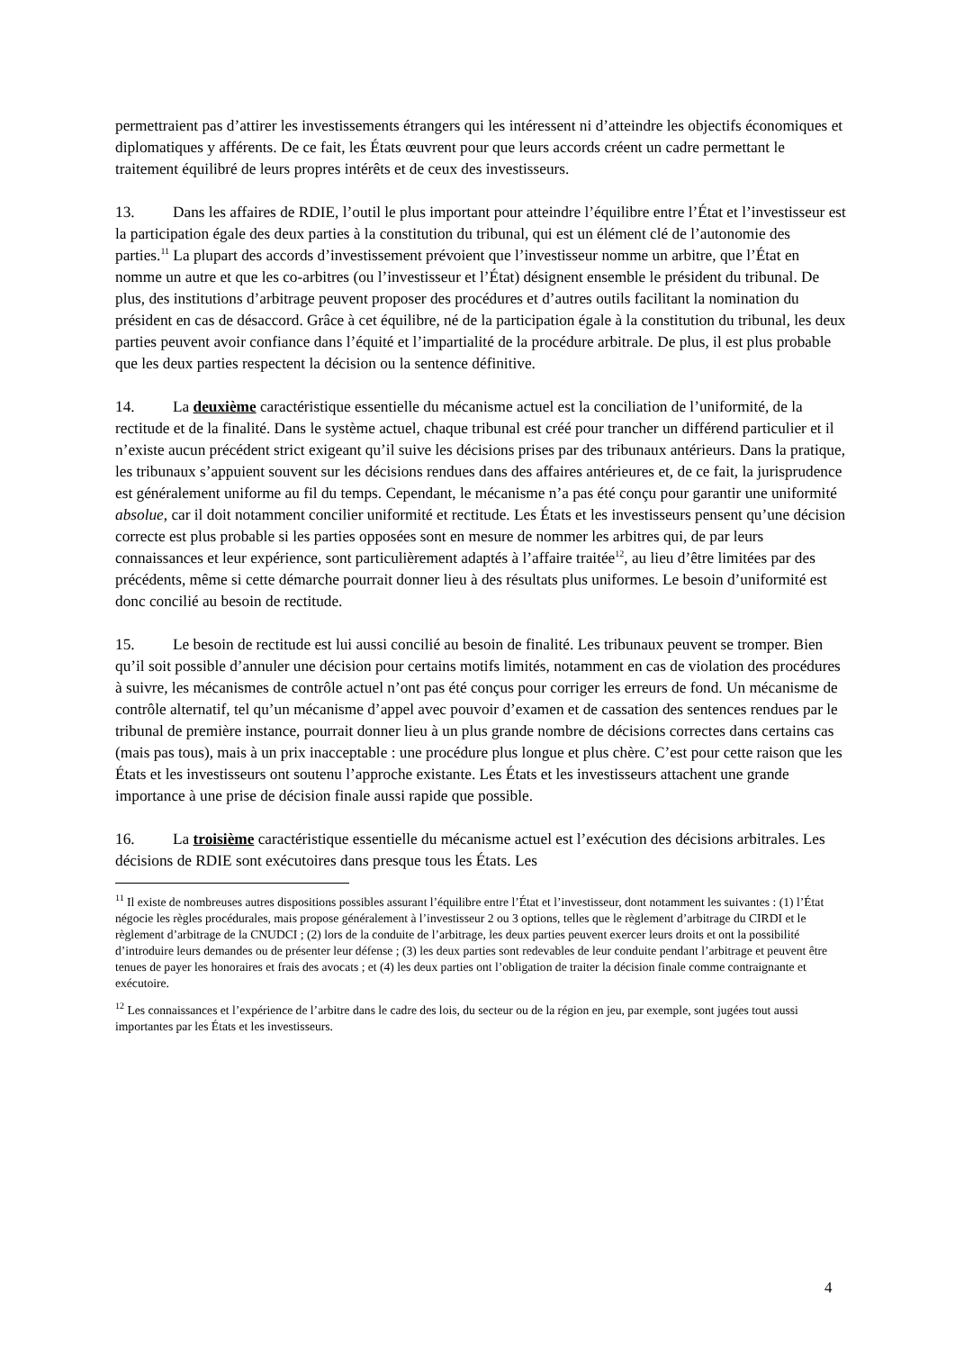permettraient pas d’attirer les investissements étrangers qui les intéressent ni d’atteindre les objectifs économiques et diplomatiques y afférents. De ce fait, les États œuvrent pour que leurs accords créent un cadre permettant le traitement équilibré de leurs propres intérêts et de ceux des investisseurs.
13. Dans les affaires de RDIE, l’outil le plus important pour atteindre l’équilibre entre l’État et l’investisseur est la participation égale des deux parties à la constitution du tribunal, qui est un élément clé de l’autonomie des parties.<sup>11</sup> La plupart des accords d’investissement prévoient que l’investisseur nomme un arbitre, que l’État en nomme un autre et que les co-arbitres (ou l’investisseur et l’État) désignent ensemble le président du tribunal. De plus, des institutions d’arbitrage peuvent proposer des procédures et d’autres outils facilitant la nomination du président en cas de désaccord. Grâce à cet équilibre, né de la participation égale à la constitution du tribunal, les deux parties peuvent avoir confiance dans l’équité et l’impartialité de la procédure arbitrale. De plus, il est plus probable que les deux parties respectent la décision ou la sentence définitive.
14. La deuxième caractéristique essentielle du mécanisme actuel est la conciliation de l’uniformité, de la rectitude et de la finalité. Dans le système actuel, chaque tribunal est créé pour trancher un différend particulier et il n’existe aucun précédent strict exigeant qu’il suive les décisions prises par des tribunaux antérieurs. Dans la pratique, les tribunaux s’appuient souvent sur les décisions rendues dans des affaires antérieures et, de ce fait, la jurisprudence est généralement uniforme au fil du temps. Cependant, le mécanisme n’a pas été conçu pour garantir une uniformité absolue, car il doit notamment concilier uniformité et rectitude. Les États et les investisseurs pensent qu’une décision correcte est plus probable si les parties opposées sont en mesure de nommer les arbitres qui, de par leurs connaissances et leur expérience, sont particulièrement adaptés à l’affaire traitée<sup>12</sup>, au lieu d’être limitées par des précédents, même si cette démarche pourrait donner lieu à des résultats plus uniformes. Le besoin d’uniformité est donc concilié au besoin de rectitude.
15. Le besoin de rectitude est lui aussi concilié au besoin de finalité. Les tribunaux peuvent se tromper. Bien qu’il soit possible d’annuler une décision pour certains motifs limités, notamment en cas de violation des procédures à suivre, les mécanismes de contrôle actuel n’ont pas été conçus pour corriger les erreurs de fond. Un mécanisme de contrôle alternatif, tel qu’un mécanisme d’appel avec pouvoir d’examen et de cassation des sentences rendues par le tribunal de première instance, pourrait donner lieu à un plus grande nombre de décisions correctes dans certains cas (mais pas tous), mais à un prix inacceptable : une procédure plus longue et plus chère. C’est pour cette raison que les États et les investisseurs ont soutenu l’approche existante. Les États et les investisseurs attachent une grande importance à une prise de décision finale aussi rapide que possible.
16. La troisième caractéristique essentielle du mécanisme actuel est l’exécution des décisions arbitrales. Les décisions de RDIE sont exécutoires dans presque tous les États. Les
<sup>11</sup> Il existe de nombreuses autres dispositions possibles assurant l’équilibre entre l’État et l’investisseur, dont notamment les suivantes : (1) l’État négocie les règles procédurales, mais propose généralement à l’investisseur 2 ou 3 options, telles que le règlement d’arbitrage du CIRDI et le règlement d’arbitrage de la CNUDCI ; (2) lors de la conduite de l’arbitrage, les deux parties peuvent exercer leurs droits et ont la possibilité d’introduire leurs demandes ou de présenter leur défense ; (3) les deux parties sont redevables de leur conduite pendant l’arbitrage et peuvent être tenues de payer les honoraires et frais des avocats ; et (4) les deux parties ont l’obligation de traiter la décision finale comme contraignante et exécutoire.
<sup>12</sup> Les connaissances et l’expérience de l’arbitre dans le cadre des lois, du secteur ou de la région en jeu, par exemple, sont jugées tout aussi importantes par les États et les investisseurs.
4